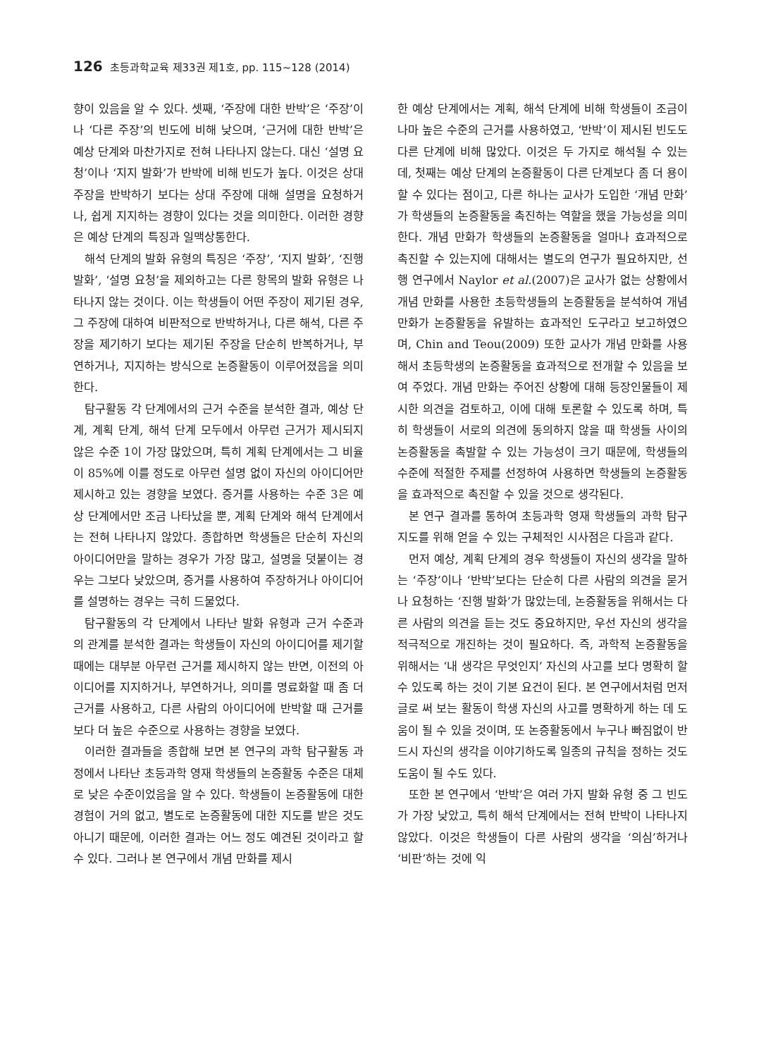126 초등과학교육 제33권 제1호, pp. 115∼128 (2014)
향이 있음을 알 수 있다. 셋째, ‘주장에 대한 반박’은 ‘주장’이나 ‘다른 주장’의 빈도에 비해 낮으며, ‘근거에 대한 반박’은 예상 단계와 마찬가지로 전혀 나타나지 않는다. 대신 ‘설명 요청’이나 ‘지지 발화’가 반박에 비해 빈도가 높다. 이것은 상대 주장을 반박하기 보다는 상대 주장에 대해 설명을 요청하거나, 쉽게 지지하는 경향이 있다는 것을 의미한다. 이러한 경향은 예상 단계의 특징과 일맥상통한다.
해석 단계의 발화 유형의 특징은 ‘주장’, ‘지지 발화’, ‘진행 발화’, ‘설명 요청’을 제외하고는 다른 항목의 발화 유형은 나타나지 않는 것이다. 이는 학생들이 어떤 주장이 제기된 경우, 그 주장에 대하여 비판적으로 반박하거나, 다른 해석, 다른 주장을 제기하기 보다는 제기된 주장을 단순히 반복하거나, 부연하거나, 지지하는 방식으로 논증활동이 이루어졌음을 의미한다.
탐구활동 각 단계에서의 근거 수준을 분석한 결과, 예상 단계, 계획 단계, 해석 단계 모두에서 아무런 근거가 제시되지 않은 수준 1이 가장 많았으며, 특히 계획 단계에서는 그 비율이 85%에 이를 정도로 아무런 설명 없이 자신의 아이디어만 제시하고 있는 경향을 보였다. 증거를 사용하는 수준 3은 예상 단계에서만 조금 나타났을 뿐, 계획 단계와 해석 단계에서는 전혀 나타나지 않았다. 종합하면 학생들은 단순히 자신의 아이디어만을 말하는 경우가 가장 많고, 설명을 덧붙이는 경우는 그보다 낮았으며, 증거를 사용하여 주장하거나 아이디어를 설명하는 경우는 극히 드물었다.
탐구활동의 각 단계에서 나타난 발화 유형과 근거 수준과의 관계를 분석한 결과는 학생들이 자신의 아이디어를 제기할 때에는 대부분 아무런 근거를 제시하지 않는 반면, 이전의 아이디어를 지지하거나, 부연하거나, 의미를 명료화할 때 좀 더 근거를 사용하고, 다른 사람의 아이디어에 반박할 때 근거를 보다 더 높은 수준으로 사용하는 경향을 보였다.
이러한 결과들을 종합해 보면 본 연구의 과학 탐구활동 과정에서 나타난 초등과학 영재 학생들의 논증활동 수준은 대체로 낮은 수준이었음을 알 수 있다. 학생들이 논증활동에 대한 경험이 거의 없고, 별도로 논증활동에 대한 지도를 받은 것도 아니기 때문에, 이러한 결과는 어느 정도 예견된 것이라고 할 수 있다. 그러나 본 연구에서 개념 만화를 제시
한 예상 단계에서는 계획, 해석 단계에 비해 학생들이 조금이나마 높은 수준의 근거를 사용하였고, ‘반박’이 제시된 빈도도 다른 단계에 비해 많았다. 이것은 두 가지로 해석될 수 있는데, 첫째는 예상 단계의 논증활동이 다른 단계보다 좀 더 용이할 수 있다는 점이고, 다른 하나는 교사가 도입한 ‘개념 만화’가 학생들의 논증활동을 촉진하는 역할을 했을 가능성을 의미한다. 개념 만화가 학생들의 논증활동을 얼마나 효과적으로 촉진할 수 있는지에 대해서는 별도의 연구가 필요하지만, 선행 연구에서 Naylor et al.(2007)은 교사가 없는 상황에서 개념 만화를 사용한 초등학생들의 논증활동을 분석하여 개념 만화가 논증활동을 유발하는 효과적인 도구라고 보고하였으며, Chin and Teou(2009) 또한 교사가 개념 만화를 사용해서 초등학생의 논증활동을 효과적으로 전개할 수 있음을 보여 주었다. 개념 만화는 주어진 상황에 대해 등장인물들이 제시한 의견을 검토하고, 이에 대해 토론할 수 있도록 하며, 특히 학생들이 서로의 의견에 동의하지 않을 때 학생들 사이의 논증활동을 촉발할 수 있는 가능성이 크기 때문에, 학생들의 수준에 적절한 주제를 선정하여 사용하면 학생들의 논증활동을 효과적으로 촉진할 수 있을 것으로 생각된다.
본 연구 결과를 통하여 초등과학 영재 학생들의 과학 탐구 지도를 위해 얻을 수 있는 구체적인 시사점은 다음과 같다.
먼저 예상, 계획 단계의 경우 학생들이 자신의 생각을 말하는 ‘주장’이나 ‘반박’보다는 단순히 다른 사람의 의견을 묻거나 요청하는 ‘진행 발화’가 많았는데, 논증활동을 위해서는 다른 사람의 의견을 듣는 것도 중요하지만, 우선 자신의 생각을 적극적으로 개진하는 것이 필요하다. 즉, 과학적 논증활동을 위해서는 ‘내 생각은 무엇인지’ 자신의 사고를 보다 명확히 할 수 있도록 하는 것이 기본 요건이 된다. 본 연구에서처럼 먼저 글로 써 보는 활동이 학생 자신의 사고를 명확하게 하는 데 도움이 될 수 있을 것이며, 또 논증활동에서 누구나 빠짐없이 반드시 자신의 생각을 이야기하도록 일종의 규칙을 정하는 것도 도움이 될 수도 있다.
또한 본 연구에서 ‘반박’은 여러 가지 발화 유형 중 그 빈도가 가장 낮았고, 특히 해석 단계에서는 전혀 반박이 나타나지 않았다. 이것은 학생들이 다른 사람의 생각을 ‘의심’하거나 ‘비판’하는 것에 익